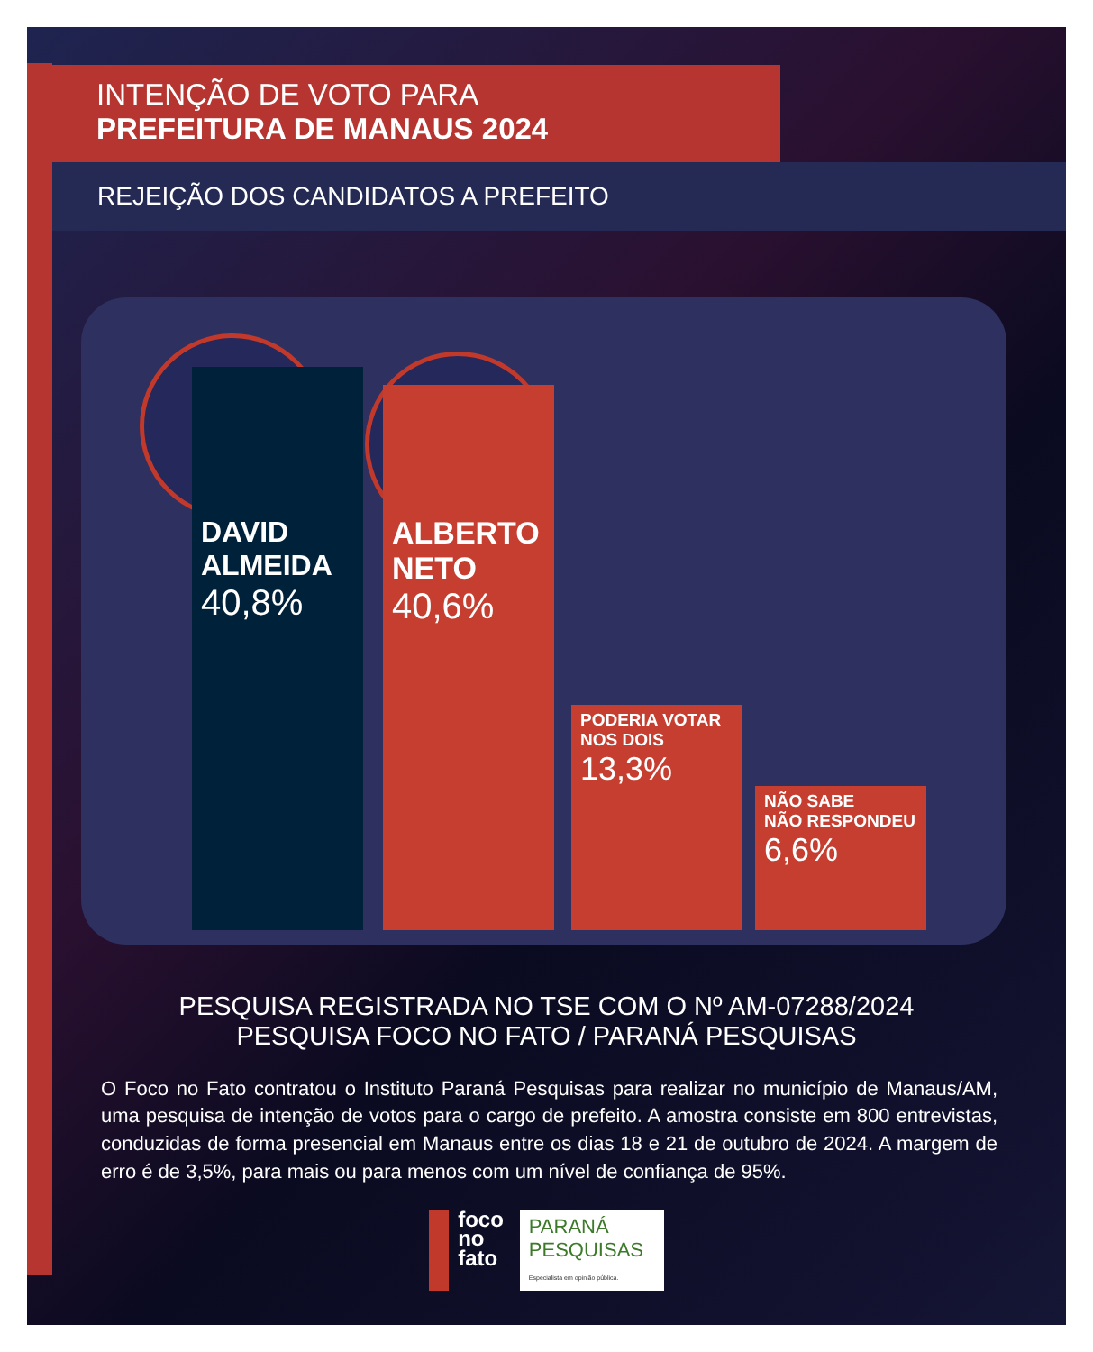INTENÇÃO DE VOTO PARA
PREFEITURA DE MANAUS 2024
REJEIÇÃO DOS CANDIDATOS A PREFEITO
DAVID
ALMEIDA
40,8%
ALBERTO
NETO
40,6%
PODERIA VOTAR
NOS DOIS
13,3%
NÃO SABE
NÃO RESPONDEU
6,6%
PESQUISA REGISTRADA NO TSE COM O Nº AM-07288/2024
PESQUISA FOCO NO FATO / PARANÁ PESQUISAS
O Foco no Fato contratou o Instituto Paraná Pesquisas para realizar no município de Manaus/AM, uma pesquisa de intenção de votos para o cargo de prefeito. A amostra consiste em 800 entrevistas, conduzidas de forma presencial em Manaus entre os dias 18 e 21 de outubro de 2024. A margem de erro é de 3,5%, para mais ou para menos com um nível de confiança de 95%.
foco
no
fato
PARANÁ
PESQUISAS
Especialista em opinião pública.